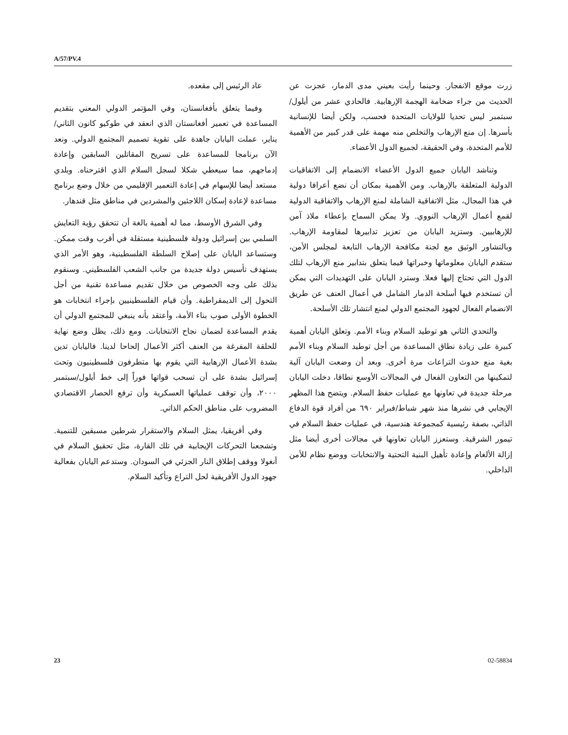A/57/PV.4
زرت موقع الانفجار. وحينما رأيت بعيني مدى الدمار، عجزت عن الحديث من جراء ضخامة الهجمة الإرهابية. فالحادي عشر من أيلول/سبتمبر ليس تحديا للولايات المتحدة فحسب، ولكن أيضا للإنسانية بأسرها. إن منع الإرهاب والتخلص منه مهمة على قدر كبير من الأهمية للأمم المتحدة، وفي الحقيقة، لجميع الدول الأعضاء.
وتناشد اليابان جميع الدول الأعضاء الانضمام إلى الاتفاقيات الدولية المتعلقة بالإرهاب. ومن الأهمية بمكان أن نضع أعرافا دولية في هذا المجال، مثل الاتفاقية الشاملة لمنع الإرهاب والاتفاقية الدولية لقمع أعمال الإرهاب النووي. ولا يمكن السماح بإعطاء ملاذ آمن للإرهابيين. وستزيد اليابان من تعزيز تدابيرها لمقاومة الإرهاب. وبالتشاور الوثيق مع لجنة مكافحة الإرهاب التابعة لمجلس الأمن، ستقدم اليابان معلوماتها وخبراتها فيما يتعلق بتدابير منع الإرهاب لتلك الدول التي تحتاج إليها فعلا. وسترد اليابان على التهديدات التي يمكن أن تستخدم فيها أسلحة الدمار الشامل في أعمال العنف عن طريق الانضمام الفعال لجهود المجتمع الدولي لمنع انتشار تلك الأسلحة.
والتحدي الثاني هو توطيد السلام وبناء الأمم. وتعلق اليابان أهمية كبيرة على زيادة نطاق المساعدة من أجل توطيد السلام وبناء الأمم بغية منع حدوث التراعات مرة أخرى. وبعد أن وضعت اليابان آلية لتمكينها من التعاون الفعال في المجالات الأوسع نطاقا، دخلت اليابان مرحلة جديدة في تعاونها مع عمليات حفظ السلام. ويتضح هذا المظهر الإيجابي في نشرها منذ شهر شباط/فبراير ٦٩٠ من أفراد قوة الدفاع الذاتي، بصفة رئيسية كمجموعة هندسية، في عمليات حفظ السلام في تيمور الشرقية. وستعزز اليابان تعاونها في مجالات أخرى أيضا مثل إزالة الألغام وإعادة تأهيل البنية التحتية والانتخابات ووضع نظام للأمن الداخلي.
عاد الرئيس إلى مقعده.
وفيما يتعلق بأفغانستان، وفي المؤتمر الدولي المعني بتقديم المساعدة في تعمير أفغانستان الذي انعقد في طوكيو كانون الثاني/يناير، عملت اليابان جاهدة على تقوية تصميم المجتمع الدولي. ونعد الآن برنامجا للمساعدة على تسريح المقاتلين السابقين وإعادة إدماجهم، مما سيعطي شكلا لسجل السلام الذي اقترحناه. وبلدي مستعد أيضا للإسهام في إعادة التعمير الإقليمي من خلال وضع برنامج مساعدة لإعادة إسكان اللاجئين والمشردين في مناطق مثل قندهار.
وفي الشرق الأوسط، مما له أهمية بالغة أن تتحقق رؤية التعايش السلمي بين إسرائيل ودولة فلسطينية مستقلة في أقرب وقت ممكن. وستساعد اليابان على إصلاح السلطة الفلسطينية، وهو الأمر الذي يستهدف تأسيس دولة جديدة من جانب الشعب الفلسطيني. وسنقوم بذلك على وجه الخصوص من خلال تقديم مساعدة تقنية من أجل التحول إلى الديمقراطية. وأن قيام الفلسطينيين بإجراء انتخابات هو الخطوة الأولى صوب بناء الأمة، وأعتقد بأنه ينبغي للمجتمع الدولي أن يقدم المساعدة لضمان نجاح الانتخابات. ومع ذلك، يظل وضع نهاية للحلقة المفرغة من العنف أكثر الأعمال إلحاحا لدينا. فاليابان تدين بشدة الأعمال الإرهابية التي يقوم بها متطرفون فلسطينيون وتحث إسرائيل بشدة على أن تسحب قواتها فوراً إلى خط أيلول/سبتمبر ٢٠٠٠، وأن توقف عملياتها العسكرية وأن ترفع الحصار الاقتصادي المضروب على مناطق الحكم الذاتي.
وفي أفريقيا، يمثل السلام والاستقرار شرطين مسبقين للتنمية. وتشجعنا التحركات الإيجابية في تلك القارة، مثل تحقيق السلام في أنغولا ووقف إطلاق النار الجزئي في السودان. وستدعم اليابان بفعالية جهود الدول الأفريقية لحل التراع وتأكيد السلام.
23 02-58834